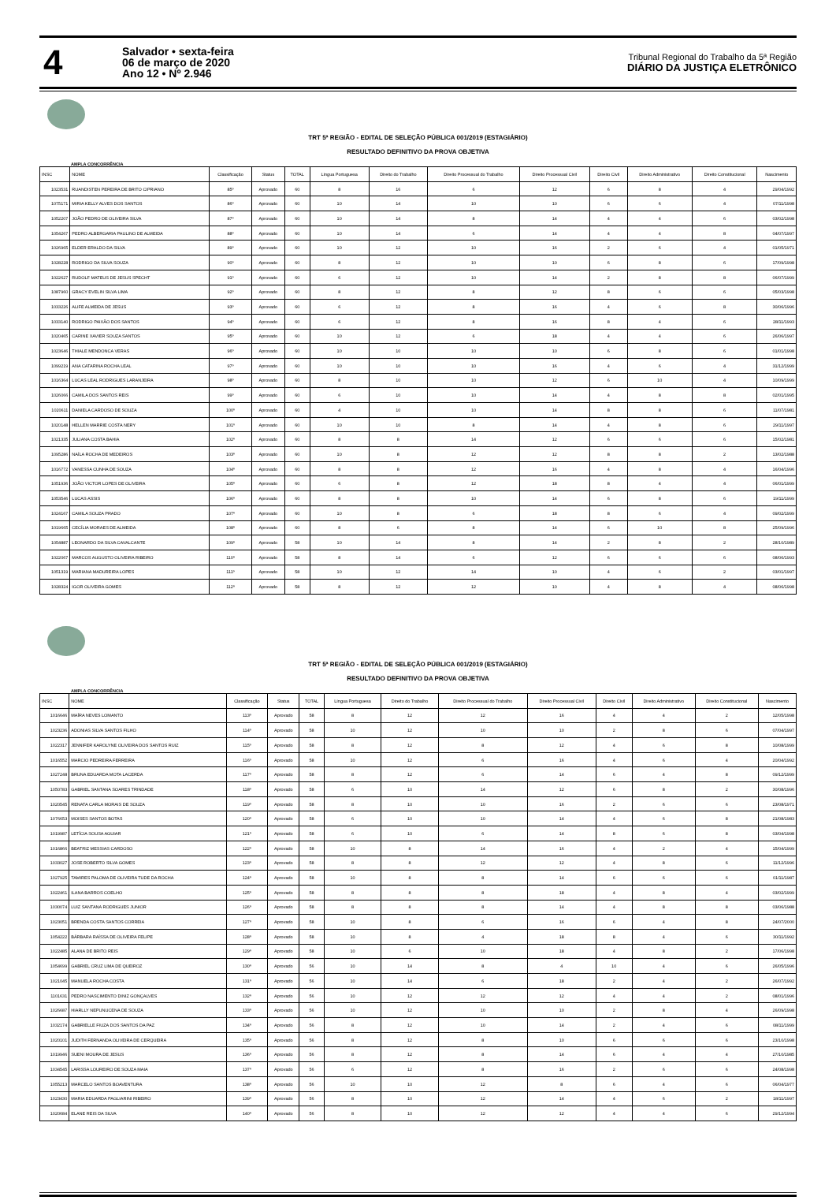4
Salvador • sexta-feira
06 de março de 2020
Ano 12 • Nº 2.946
Tribunal Regional do Trabalho da 5ª Região
DIÁRIO DA JUSTIÇA ELETRÔNICO
TRT 5ª REGIÃO - EDITAL DE SELEÇÃO PÚBLICA 001/2019 (ESTAGIÁRIO)
RESULTADO DEFINITIVO DA PROVA OBJETIVA
AMPLA CONCORRÊNCIA
| INSC | NOME | Classificação | Status | TOTAL | Língua Portuguesa | Direito do Trabalho | Direito Processual do Trabalho | Direito Processual Civil | Direito Civil | Direito Administrativo | Direito Constitucional | Nascimento |
| --- | --- | --- | --- | --- | --- | --- | --- | --- | --- | --- | --- | --- |
| 1023531 | RUANDISTEN PEREIRA DE BRITO CIPRIANO | 85º | Aprovado | 60 | 8 | 16 | 6 | 12 | 6 | 8 | 4 | 29/04/1992 |
| 1075171 | MIRIA KELLY ALVES DOS SANTOS | 86º | Aprovado | 60 | 10 | 14 | 10 | 10 | 6 | 6 | 4 | 07/11/1998 |
| 1052207 | JOÃO PEDRO DE OLIVEIRA SILVA | 87º | Aprovado | 60 | 10 | 14 | 8 | 14 | 4 | 4 | 6 | 03/02/1998 |
| 1054267 | PEDRO ALBERGARIA PAULINO DE ALMEIDA | 88º | Aprovado | 60 | 10 | 14 | 6 | 14 | 4 | 4 | 8 | 04/07/1997 |
| 1026965 | ELDER ERALDO DA SILVA | 89º | Aprovado | 60 | 10 | 12 | 10 | 16 | 2 | 6 | 4 | 01/05/1971 |
| 1028228 | RODRIGO DA SILVA SOUZA | 90º | Aprovado | 60 | 8 | 12 | 10 | 10 | 6 | 8 | 6 | 17/09/1998 |
| 1022627 | RUDOLF MATEUS DE JESUS SPECHT | 91º | Aprovado | 60 | 6 | 12 | 10 | 14 | 2 | 8 | 8 | 06/07/1999 |
| 1087960 | GRACY EVELIN SILVA LIMA | 92º | Aprovado | 60 | 8 | 12 | 8 | 12 | 8 | 6 | 6 | 05/03/1998 |
| 1033226 | ALIFE ALMEIDA DE JESUS | 93º | Aprovado | 60 | 6 | 12 | 8 | 16 | 4 | 6 | 8 | 30/06/1996 |
| 1033140 | RODRIGO PAIXÃO DOS SANTOS | 94º | Aprovado | 60 | 6 | 12 | 8 | 16 | 8 | 4 | 6 | 28/11/1993 |
| 1020465 | CARINE XAVIER SOUZA SANTOS | 95º | Aprovado | 60 | 10 | 12 | 6 | 18 | 4 | 4 | 6 | 26/06/1997 |
| 1023646 | THIALE MENDONCA VERAS | 96º | Aprovado | 60 | 10 | 10 | 10 | 10 | 6 | 8 | 6 | 01/01/1998 |
| 1099219 | ANA CATARINA ROCHA LEAL | 97º | Aprovado | 60 | 10 | 10 | 10 | 16 | 4 | 6 | 4 | 31/12/1999 |
| 1016364 | LUCAS LEAL RODRIGUES LARANJEIRA | 98º | Aprovado | 60 | 8 | 10 | 10 | 12 | 6 | 10 | 4 | 10/09/1999 |
| 1026066 | CAMILA DOS SANTOS REIS | 99º | Aprovado | 60 | 6 | 10 | 10 | 14 | 4 | 8 | 8 | 02/01/1995 |
| 1020611 | DANIELA CARDOSO DE SOUZA | 100º | Aprovado | 60 | 4 | 10 | 10 | 14 | 8 | 8 | 6 | 11/07/1981 |
| 1020148 | HELLEN MARRIE COSTA NERY | 101º | Aprovado | 60 | 10 | 10 | 8 | 14 | 4 | 8 | 6 | 29/11/1997 |
| 1021335 | JULIANA COSTA BAHIA | 102º | Aprovado | 60 | 8 | 8 | 14 | 12 | 6 | 6 | 6 | 15/02/1981 |
| 1095286 | NAÍLA ROCHA DE MEDEIROS | 103º | Aprovado | 60 | 10 | 8 | 12 | 12 | 8 | 8 | 2 | 13/02/1988 |
| 1016772 | VANESSA CUNHA DE SOUZA | 104º | Aprovado | 60 | 8 | 8 | 12 | 16 | 4 | 8 | 4 | 16/04/1996 |
| 1051936 | JOÃO VICTOR LOPES DE OLIVEIRA | 105º | Aprovado | 60 | 6 | 8 | 12 | 18 | 8 | 4 | 4 | 06/01/1999 |
| 1053546 | LUCAS ASSIS | 106º | Aprovado | 60 | 8 | 8 | 10 | 14 | 6 | 8 | 6 | 19/11/1999 |
| 1024167 | CAMILA SOUZA PRADO | 107º | Aprovado | 60 | 10 | 8 | 6 | 18 | 8 | 6 | 4 | 09/02/1999 |
| 1019665 | CECÍLIA MORAES DE ALMEIDA | 108º | Aprovado | 60 | 8 | 6 | 8 | 14 | 6 | 10 | 8 | 25/09/1996 |
| 1054887 | LEONARDO DA SILVA CAVALCANTE | 109º | Aprovado | 58 | 10 | 14 | 8 | 14 | 2 | 8 | 2 | 28/10/1989 |
| 1022067 | MARCOS AUGUSTO OLIVEIRA RIBEIRO | 110º | Aprovado | 58 | 8 | 14 | 6 | 12 | 6 | 6 | 6 | 08/06/1993 |
| 1051319 | MARIANA MADUREIRA LOPES | 111º | Aprovado | 58 | 10 | 12 | 14 | 10 | 4 | 6 | 2 | 03/01/1997 |
| 1028324 | IGOR OLIVEIRA GOMES | 112º | Aprovado | 58 | 8 | 12 | 12 | 10 | 4 | 8 | 4 | 08/06/1998 |
TRT 5ª REGIÃO - EDITAL DE SELEÇÃO PÚBLICA 001/2019 (ESTAGIÁRIO)
RESULTADO DEFINITIVO DA PROVA OBJETIVA
AMPLA CONCORRÊNCIA
| INSC | NOME | Classificação | Status | TOTAL | Língua Portuguesa | Direito do Trabalho | Direito Processual do Trabalho | Direito Processual Civil | Direito Civil | Direito Administrativo | Direito Constitucional | Nascimento |
| --- | --- | --- | --- | --- | --- | --- | --- | --- | --- | --- | --- | --- |
| 1016646 | MAÍRA NEVES LOMANTO | 113º | Aprovado | 58 | 8 | 12 | 12 | 16 | 4 | 4 | 2 | 12/05/1998 |
| 1023236 | ADONIAS SILVA SANTOS FILHO | 114º | Aprovado | 58 | 10 | 12 | 10 | 10 | 2 | 8 | 6 | 07/04/1997 |
| 1022317 | JENNIFER KAROLYNE OLIVEIRA DOS SANTOS RUIZ | 115º | Aprovado | 58 | 8 | 12 | 8 | 12 | 4 | 6 | 8 | 10/08/1999 |
| 1016552 | MARCIO PEDREIRA FERREIRA | 116º | Aprovado | 58 | 10 | 12 | 6 | 16 | 4 | 6 | 4 | 20/04/1992 |
| 1027248 | BRUNA EDUARDA MOTA LACERDA | 117º | Aprovado | 58 | 8 | 12 | 6 | 14 | 6 | 4 | 8 | 09/12/1999 |
| 1050783 | GABRIEL SANTANA SOARES TRINDADE | 118º | Aprovado | 58 | 6 | 10 | 14 | 12 | 6 | 8 | 2 | 30/08/1996 |
| 1020545 | RENATA CARLA MORAIS DE SOUZA | 119º | Aprovado | 58 | 8 | 10 | 10 | 16 | 2 | 6 | 6 | 23/08/1971 |
| 1076653 | MOISES SANTOS BOTAS | 120º | Aprovado | 58 | 6 | 10 | 10 | 14 | 4 | 6 | 8 | 21/08/1983 |
| 1019987 | LETÍCIA SOUSA AGUIAR | 121º | Aprovado | 58 | 6 | 10 | 6 | 14 | 8 | 6 | 8 | 03/04/1998 |
| 1016866 | BEATRIZ MESSIAS CARDOSO | 122º | Aprovado | 58 | 10 | 8 | 14 | 16 | 4 | 2 | 4 | 15/04/1999 |
| 1033027 | JOSE ROBERTO SILVA GOMES | 123º | Aprovado | 58 | 8 | 8 | 12 | 12 | 4 | 8 | 6 | 11/12/1996 |
| 1027925 | TAMIRES PALOMA DE OLIVEIRA TUDE DA ROCHA | 124º | Aprovado | 58 | 10 | 8 | 8 | 14 | 6 | 6 | 6 | 01/11/1987 |
| 1022461 | ILANA BARROS COELHO | 125º | Aprovado | 58 | 8 | 8 | 8 | 18 | 4 | 8 | 4 | 03/02/1999 |
| 1030074 | LUIZ SANTANA RODRIGUES JUNIOR | 126º | Aprovado | 58 | 8 | 8 | 8 | 14 | 4 | 8 | 8 | 03/06/1988 |
| 1023051 | BRENDA COSTA SANTOS CORREIA | 127º | Aprovado | 58 | 10 | 8 | 6 | 16 | 6 | 4 | 8 | 24/07/2000 |
| 1054222 | BÁRBARA RAÍSSA DE OLIVEIRA FELIPE | 128º | Aprovado | 58 | 10 | 8 | 4 | 18 | 8 | 4 | 6 | 30/11/1992 |
| 1022485 | ALANA DE BRITO REIS | 129º | Aprovado | 58 | 10 | 6 | 10 | 18 | 4 | 8 | 2 | 17/06/1998 |
| 1054699 | GABRIEL CRUZ LIMA DE QUEIROZ | 130º | Aprovado | 56 | 10 | 14 | 8 | 4 | 10 | 4 | 6 | 26/05/1996 |
| 1021045 | MANUELA ROCHA COSTA | 131º | Aprovado | 56 | 10 | 14 | 6 | 18 | 2 | 4 | 2 | 26/07/1992 |
| 1101631 | PEDRO NASCIMENTO DINIZ GONÇALVES | 132º | Aprovado | 56 | 10 | 12 | 12 | 12 | 4 | 4 | 2 | 08/01/1996 |
| 1026687 | HIARLLY NEPUNUCENA DE SOUZA | 133º | Aprovado | 56 | 10 | 12 | 10 | 10 | 2 | 8 | 4 | 26/09/1998 |
| 1032174 | GABRIELLE FIUZA DOS SANTOS DA PAZ | 134º | Aprovado | 56 | 8 | 12 | 10 | 14 | 2 | 4 | 6 | 08/11/1999 |
| 1020101 | JUDITH FERNANDA OLIVEIRA DE CERQUEIRA | 135º | Aprovado | 56 | 8 | 12 | 8 | 10 | 6 | 6 | 6 | 23/10/1998 |
| 1019946 | SUENI MOURA DE JESUS | 136º | Aprovado | 56 | 8 | 12 | 8 | 14 | 6 | 4 | 4 | 27/10/1985 |
| 1034545 | LARISSA LOUREIRO DE SOUZA MAIA | 137º | Aprovado | 56 | 6 | 12 | 8 | 16 | 2 | 6 | 6 | 24/08/1998 |
| 1055213 | MARCELO SANTOS BOAVENTURA | 138º | Aprovado | 56 | 10 | 10 | 12 | 8 | 6 | 4 | 6 | 06/04/1977 |
| 1023430 | MARIA EDUARDA PAGLIARINI RIBEIRO | 139º | Aprovado | 56 | 8 | 10 | 12 | 14 | 4 | 6 | 2 | 18/11/1997 |
| 1020684 | ELANE REIS DA SILVA | 140º | Aprovado | 56 | 8 | 10 | 12 | 12 | 4 | 4 | 6 | 29/12/1994 |